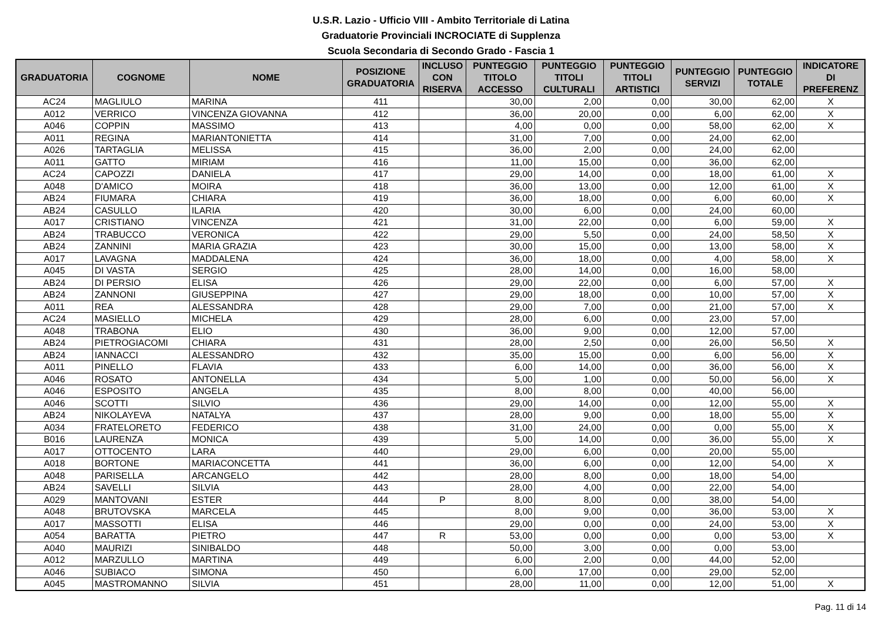U.S.R. Lazio - Ufficio VIII - Ambito Territoriale di Latina
Graduatorie Provinciali INCROCIATE di Supplenza
Scuola Secondaria di Secondo Grado - Fascia 1
| GRADUATORIA | COGNOME | NOME | POSIZIONE GRADUATORIA | INCLUSO CON RISERVA | PUNTEGGIO TITOLO ACCESSO | PUNTEGGIO TITOLI CULTURALI | PUNTEGGIO TITOLI ARTISTICI | PUNTEGGIO SERVIZI | PUNTEGGIO TOTALE | INDICATORE DI PREFERENZ |
| --- | --- | --- | --- | --- | --- | --- | --- | --- | --- | --- |
| AC24 | MAGLIULO | MARINA | 411 | | 30,00 | 2,00 | 0,00 | 30,00 | 62,00 | X |
| A012 | VERRICO | VINCENZA GIOVANNA | 412 | | 36,00 | 20,00 | 0,00 | 6,00 | 62,00 | X |
| A046 | COPPIN | MASSIMO | 413 | | 4,00 | 0,00 | 0,00 | 58,00 | 62,00 | X |
| A011 | REGINA | MARIANTONIETTA | 414 | | 31,00 | 7,00 | 0,00 | 24,00 | 62,00 | |
| A026 | TARTAGLIA | MELISSA | 415 | | 36,00 | 2,00 | 0,00 | 24,00 | 62,00 | |
| A011 | GATTO | MIRIAM | 416 | | 11,00 | 15,00 | 0,00 | 36,00 | 62,00 | |
| AC24 | CAPOZZI | DANIELA | 417 | | 29,00 | 14,00 | 0,00 | 18,00 | 61,00 | X |
| A048 | D'AMICO | MOIRA | 418 | | 36,00 | 13,00 | 0,00 | 12,00 | 61,00 | X |
| AB24 | FIUMARA | CHIARA | 419 | | 36,00 | 18,00 | 0,00 | 6,00 | 60,00 | X |
| AB24 | CASULLO | ILARIA | 420 | | 30,00 | 6,00 | 0,00 | 24,00 | 60,00 | |
| A017 | CRISTIANO | VINCENZA | 421 | | 31,00 | 22,00 | 0,00 | 6,00 | 59,00 | X |
| AB24 | TRABUCCO | VERONICA | 422 | | 29,00 | 5,50 | 0,00 | 24,00 | 58,50 | X |
| AB24 | ZANNINI | MARIA GRAZIA | 423 | | 30,00 | 15,00 | 0,00 | 13,00 | 58,00 | X |
| A017 | LAVAGNA | MADDALENA | 424 | | 36,00 | 18,00 | 0,00 | 4,00 | 58,00 | X |
| A045 | DI VASTA | SERGIO | 425 | | 28,00 | 14,00 | 0,00 | 16,00 | 58,00 | |
| AB24 | DI PERSIO | ELISA | 426 | | 29,00 | 22,00 | 0,00 | 6,00 | 57,00 | X |
| AB24 | ZANNONI | GIUSEPPINA | 427 | | 29,00 | 18,00 | 0,00 | 10,00 | 57,00 | X |
| A011 | REA | ALESSANDRA | 428 | | 29,00 | 7,00 | 0,00 | 21,00 | 57,00 | X |
| AC24 | MASIELLO | MICHELA | 429 | | 28,00 | 6,00 | 0,00 | 23,00 | 57,00 | |
| A048 | TRABONA | ELIO | 430 | | 36,00 | 9,00 | 0,00 | 12,00 | 57,00 | |
| AB24 | PIETROGIACOMI | CHIARA | 431 | | 28,00 | 2,50 | 0,00 | 26,00 | 56,50 | X |
| AB24 | IANNACCI | ALESSANDRO | 432 | | 35,00 | 15,00 | 0,00 | 6,00 | 56,00 | X |
| A011 | PINELLO | FLAVIA | 433 | | 6,00 | 14,00 | 0,00 | 36,00 | 56,00 | X |
| A046 | ROSATO | ANTONELLA | 434 | | 5,00 | 1,00 | 0,00 | 50,00 | 56,00 | X |
| A046 | ESPOSITO | ANGELA | 435 | | 8,00 | 8,00 | 0,00 | 40,00 | 56,00 | |
| A046 | SCOTTI | SILVIO | 436 | | 29,00 | 14,00 | 0,00 | 12,00 | 55,00 | X |
| AB24 | NIKOLAYEVA | NATALYA | 437 | | 28,00 | 9,00 | 0,00 | 18,00 | 55,00 | X |
| A034 | FRATELORETO | FEDERICO | 438 | | 31,00 | 24,00 | 0,00 | 0,00 | 55,00 | X |
| B016 | LAURENZA | MONICA | 439 | | 5,00 | 14,00 | 0,00 | 36,00 | 55,00 | X |
| A017 | OTTOCENTO | LARA | 440 | | 29,00 | 6,00 | 0,00 | 20,00 | 55,00 | |
| A018 | BORTONE | MARIACONCETTA | 441 | | 36,00 | 6,00 | 0,00 | 12,00 | 54,00 | X |
| A048 | PARISELLA | ARCANGELO | 442 | | 28,00 | 8,00 | 0,00 | 18,00 | 54,00 | |
| AB24 | SAVELLI | SILVIA | 443 | | 28,00 | 4,00 | 0,00 | 22,00 | 54,00 | |
| A029 | MANTOVANI | ESTER | 444 | P | 8,00 | 8,00 | 0,00 | 38,00 | 54,00 | |
| A048 | BRUTOVSKA | MARCELA | 445 | | 8,00 | 9,00 | 0,00 | 36,00 | 53,00 | X |
| A017 | MASSOTTI | ELISA | 446 | | 29,00 | 0,00 | 0,00 | 24,00 | 53,00 | X |
| A054 | BARATTA | PIETRO | 447 | R | 53,00 | 0,00 | 0,00 | 0,00 | 53,00 | X |
| A040 | MAURIZI | SINIBALDO | 448 | | 50,00 | 3,00 | 0,00 | 0,00 | 53,00 | |
| A012 | MARZULLO | MARTINA | 449 | | 6,00 | 2,00 | 0,00 | 44,00 | 52,00 | |
| A046 | SUBIACO | SIMONA | 450 | | 6,00 | 17,00 | 0,00 | 29,00 | 52,00 | |
| A045 | MASTROMANNO | SILVIA | 451 | | 28,00 | 11,00 | 0,00 | 12,00 | 51,00 | X |
Pag. 11 di 14